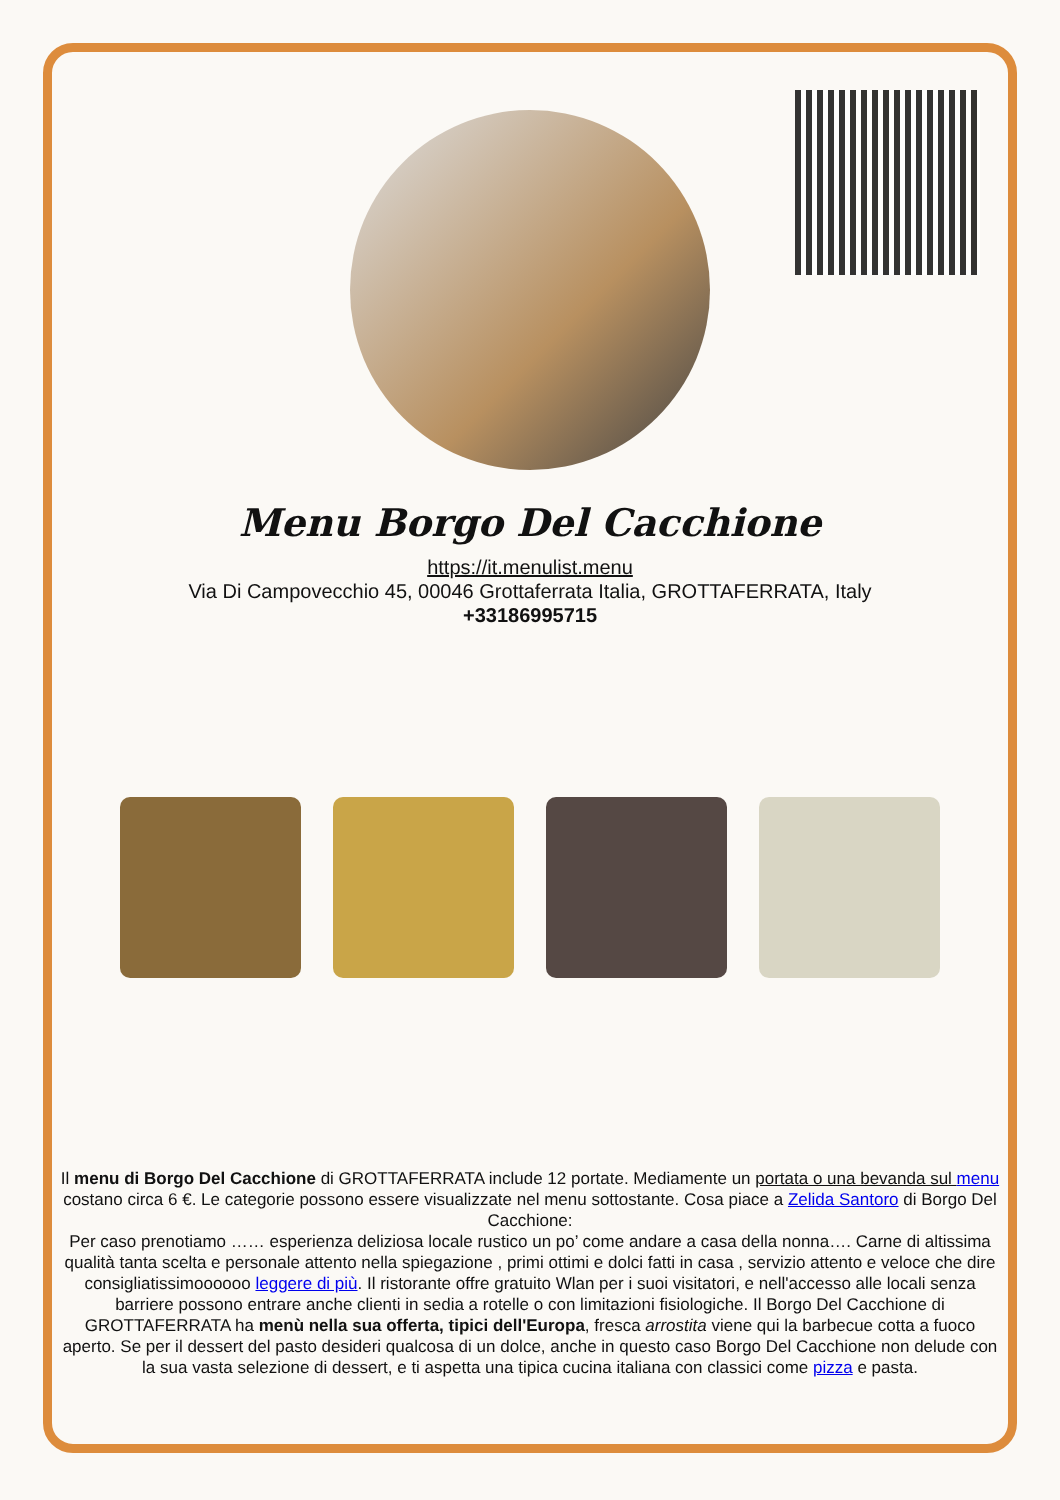Menu Borgo Del Cacchione
https://it.menulist.menu
Via Di Campovecchio 45, 00046 Grottaferrata Italia, GROTTAFERRATA, Italy
+33186995715
Il menu di Borgo Del Cacchione di GROTTAFERRATA include 12 portate. Mediamente un portata o una bevanda sul menu costano circa 6 €. Le categorie possono essere visualizzate nel menu sottostante. Cosa piace a Zelida Santoro di Borgo Del Cacchione:
Per caso prenotiamo …… esperienza deliziosa locale rustico un po’ come andare a casa della nonna…. Carne di altissima qualità tanta scelta e personale attento nella spiegazione , primi ottimi e dolci fatti in casa , servizio attento e veloce che dire consigliatissimoooooo leggere di più. Il ristorante offre gratuito Wlan per i suoi visitatori, e nell'accesso alle locali senza barriere possono entrare anche clienti in sedia a rotelle o con limitazioni fisiologiche. Il Borgo Del Cacchione di GROTTAFERRATA ha menù nella sua offerta, tipici dell'Europa, fresca arrostita viene qui la barbecue cotta a fuoco aperto. Se per il dessert del pasto desideri qualcosa di un dolce, anche in questo caso Borgo Del Cacchione non delude con la sua vasta selezione di dessert, e ti aspetta una tipica cucina italiana con classici come pizza e pasta.